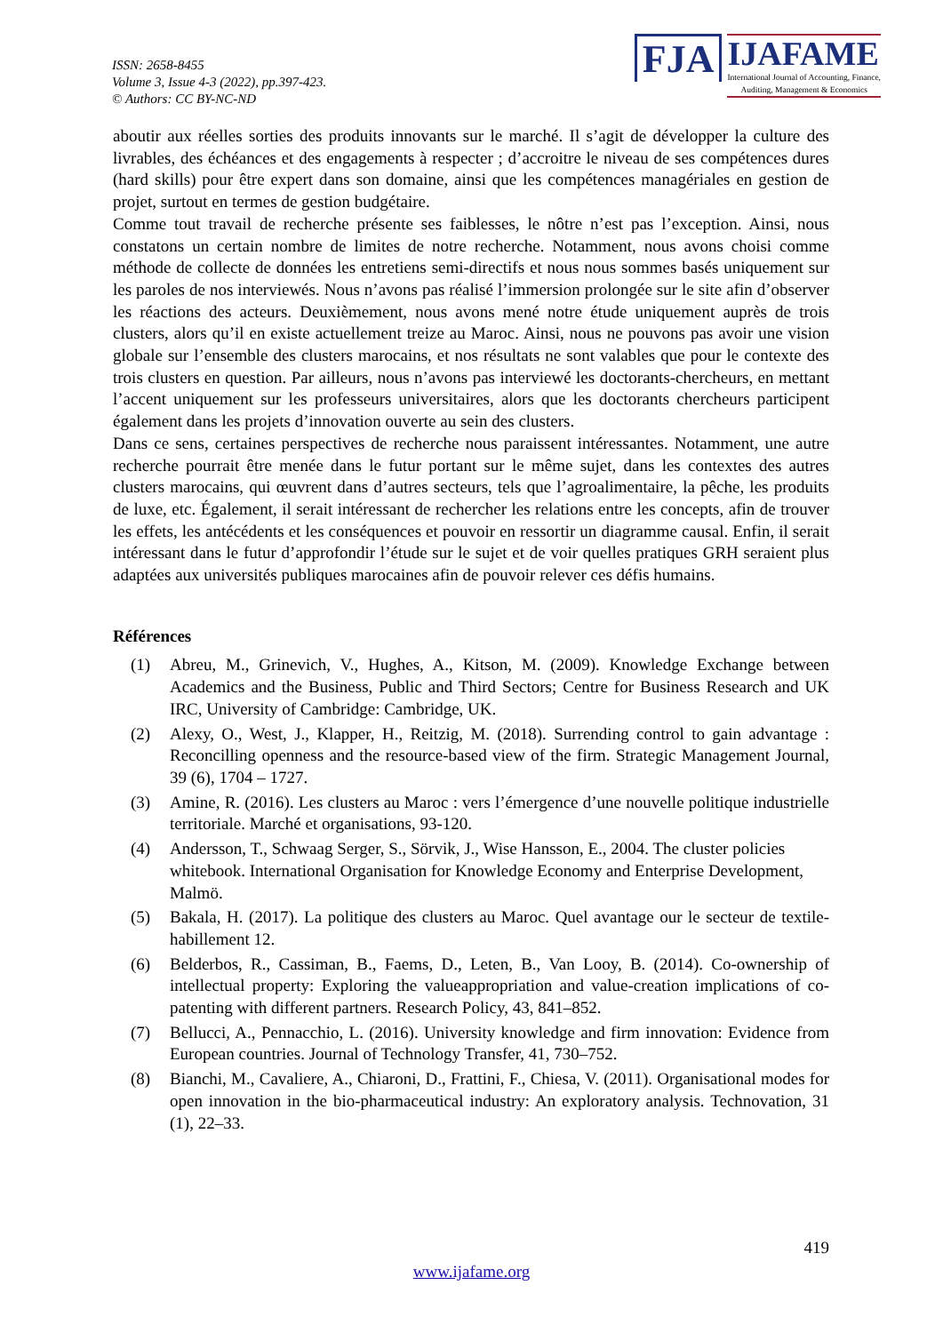ISSN: 2658-8455
Volume 3, Issue 4-3 (2022), pp.397-423.
© Authors: CC BY-NC-ND
FJA
IJAFAME
International Journal of Accounting, Finance,
Auditing, Management & Economics
aboutir aux réelles sorties des produits innovants sur le marché. Il s’agit de développer la culture des livrables, des échéances et des engagements à respecter ; d’accroitre le niveau de ses compétences dures (hard skills) pour être expert dans son domaine, ainsi que les compétences managériales en gestion de projet, surtout en termes de gestion budgétaire.
Comme tout travail de recherche présente ses faiblesses, le nôtre n’est pas l’exception. Ainsi, nous constatons un certain nombre de limites de notre recherche. Notamment, nous avons choisi comme méthode de collecte de données les entretiens semi-directifs et nous nous sommes basés uniquement sur les paroles de nos interviewés. Nous n’avons pas réalisé l’immersion prolongée sur le site afin d’observer les réactions des acteurs. Deuxièmement, nous avons mené notre étude uniquement auprès de trois clusters, alors qu’il en existe actuellement treize au Maroc. Ainsi, nous ne pouvons pas avoir une vision globale sur l’ensemble des clusters marocains, et nos résultats ne sont valables que pour le contexte des trois clusters en question. Par ailleurs, nous n’avons pas interviewé les doctorants-chercheurs, en mettant l’accent uniquement sur les professeurs universitaires, alors que les doctorants chercheurs participent également dans les projets d’innovation ouverte au sein des clusters.
Dans ce sens, certaines perspectives de recherche nous paraissent intéressantes. Notamment, une autre recherche pourrait être menée dans le futur portant sur le même sujet, dans les contextes des autres clusters marocains, qui œuvrent dans d’autres secteurs, tels que l’agroalimentaire, la pêche, les produits de luxe, etc. Également, il serait intéressant de rechercher les relations entre les concepts, afin de trouver les effets, les antécédents et les conséquences et pouvoir en ressortir un diagramme causal. Enfin, il serait intéressant dans le futur d’approfondir l’étude sur le sujet et de voir quelles pratiques GRH seraient plus adaptées aux universités publiques marocaines afin de pouvoir relever ces défis humains.
Références
(1) Abreu, M., Grinevich, V., Hughes, A., Kitson, M. (2009). Knowledge Exchange between Academics and the Business, Public and Third Sectors; Centre for Business Research and UK IRC, University of Cambridge: Cambridge, UK.
(2) Alexy, O., West, J., Klapper, H., Reitzig, M. (2018). Surrending control to gain advantage : Reconcilling openness and the resource-based view of the firm. Strategic Management Journal, 39 (6), 1704 – 1727.
(3) Amine, R. (2016). Les clusters au Maroc : vers l’émergence d’une nouvelle politique industrielle territoriale. Marché et organisations, 93-120.
(4) Andersson, T., Schwaag Serger, S., Sörvik, J., Wise Hansson, E., 2004. The cluster policies whitebook. International Organisation for Knowledge Economy and Enterprise Development, Malmö.
(5) Bakala, H. (2017). La politique des clusters au Maroc. Quel avantage our le secteur de textile-habillement 12.
(6) Belderbos, R., Cassiman, B., Faems, D., Leten, B., Van Looy, B. (2014). Co-ownership of intellectual property: Exploring the valueappropriation and value-creation implications of co-patenting with different partners. Research Policy, 43, 841–852.
(7) Bellucci, A., Pennacchio, L. (2016). University knowledge and firm innovation: Evidence from European countries. Journal of Technology Transfer, 41, 730–752.
(8) Bianchi, M., Cavaliere, A., Chiaroni, D., Frattini, F., Chiesa, V. (2011). Organisational modes for open innovation in the bio-pharmaceutical industry: An exploratory analysis. Technovation, 31 (1), 22–33.
419
www.ijafame.org